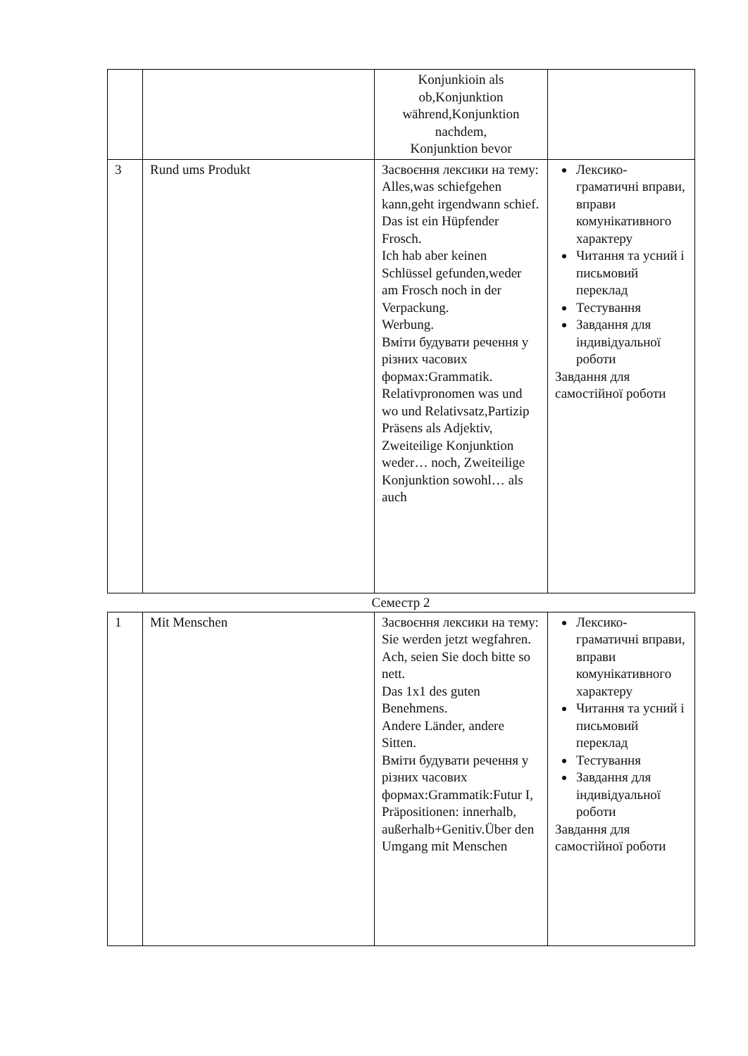| | | Konjunkioin als ob,Konjunktion während,Konjunktion nachdem, Konjunktion bevor | |
| 3 | Rund ums Produkt | Засвоєння лексики на тему: Alles,was schiefgehen kann,geht irgendwann schief. Das ist ein Hüpfender Frosch. Ich hab aber keinen Schlüssel gefunden,weder am Frosch noch in der Verpackung. Werbung. Вміти будувати речення у різних часових формах:Grammatik. Relativpronomen was und wo und Relativsatz,Partizip Präsens als Adjektiv, Zweiteilige Konjunktion weder… noch, Zweiteilige Konjunktion sowohl… als auch | Лексико-граматичні вправи, вправи комунікативного характеру Читання та усний і письмовий переклад Тестування Завдання для індивідуальної роботи Завдання для самостійної роботи |
Семестр 2
| 1 | Mit Menschen | Засвоєння лексики на тему: Sie werden jetzt wegfahren. Ach, seien Sie doch bitte so nett. Das 1x1 des guten Benehmens. Andere Länder, andere Sitten. Вміти будувати речення у різних часових формах:Grammatik:Futur I, Präpositionen: innerhalb, außerhalb+Genitiv.Über den Umgang mit Menschen | Лексико-граматичні вправи, вправи комунікативного характеру Читання та усний і письмовий переклад Тестування Завдання для індивідуальної роботи Завдання для самостійної роботи |